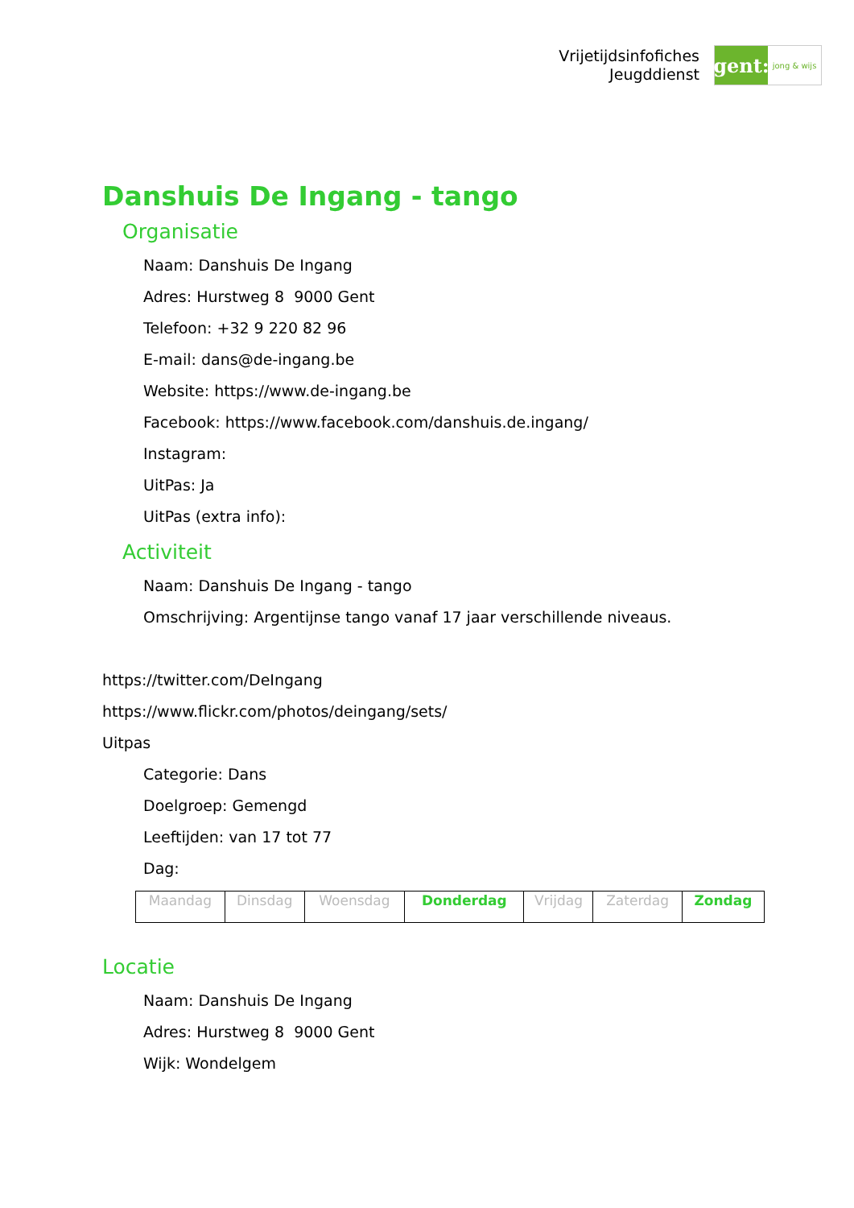Vrijetijdsinfofiches
Jeugddienst
gent:
jong & wijs
Danshuis De Ingang - tango
Organisatie
Naam: Danshuis De Ingang
Adres: Hurstweg 8 9000 Gent
Telefoon: +32 9 220 82 96
E-mail: dans@de-ingang.be
Website: https://www.de-ingang.be
Facebook: https://www.facebook.com/danshuis.de.ingang/
Instagram:
UitPas: Ja
UitPas (extra info):
Activiteit
Naam: Danshuis De Ingang - tango
Omschrijving: Argentijnse tango vanaf 17 jaar verschillende niveaus.
https://twitter.com/DeIngang
https://www.flickr.com/photos/deingang/sets/
Uitpas
Categorie: Dans
Doelgroep: Gemengd
Leeftijden: van 17 tot 77
Dag:
| Maandag | Dinsdag | Woensdag | Donderdag | Vrijdag | Zaterdag | Zondag |
Locatie
Naam: Danshuis De Ingang
Adres: Hurstweg 8 9000 Gent
Wijk: Wondelgem